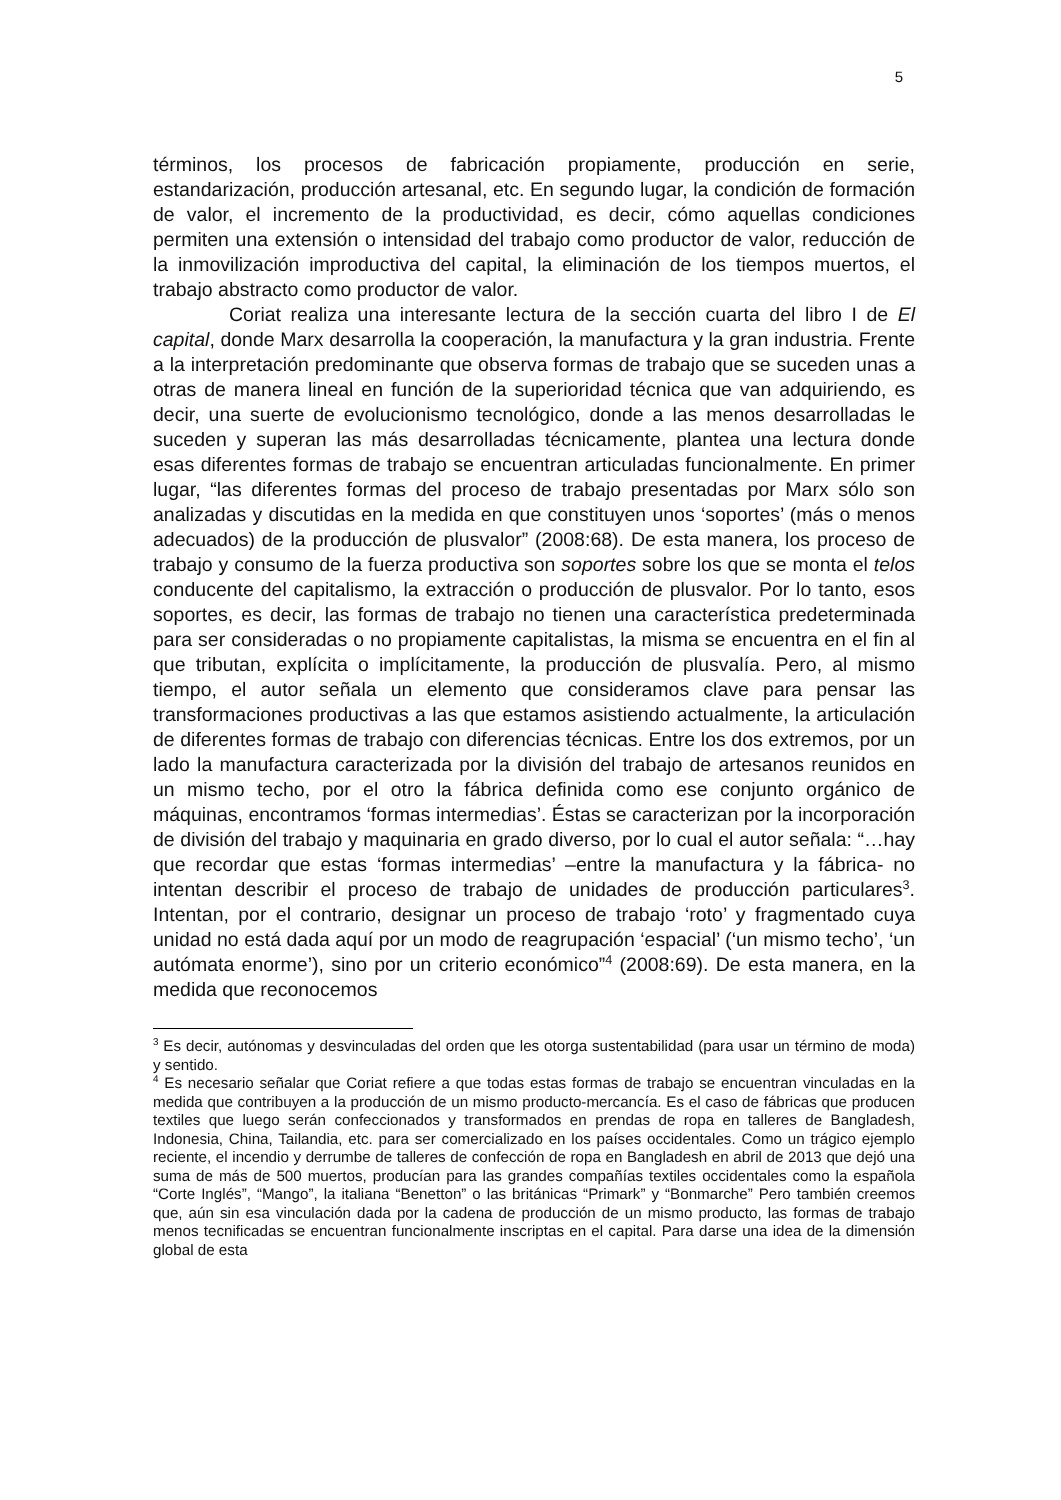5
términos, los procesos de fabricación propiamente, producción en serie, estandarización, producción artesanal, etc. En segundo lugar, la condición de formación de valor, el incremento de la productividad, es decir, cómo aquellas condiciones permiten una extensión o intensidad del trabajo como productor de valor, reducción de la inmovilización improductiva del capital, la eliminación de los tiempos muertos, el trabajo abstracto como productor de valor.
Coriat realiza una interesante lectura de la sección cuarta del libro I de El capital, donde Marx desarrolla la cooperación, la manufactura y la gran industria. Frente a la interpretación predominante que observa formas de trabajo que se suceden unas a otras de manera lineal en función de la superioridad técnica que van adquiriendo, es decir, una suerte de evolucionismo tecnológico, donde a las menos desarrolladas le suceden y superan las más desarrolladas técnicamente, plantea una lectura donde esas diferentes formas de trabajo se encuentran articuladas funcionalmente. En primer lugar, “las diferentes formas del proceso de trabajo presentadas por Marx sólo son analizadas y discutidas en la medida en que constituyen unos ‘soportes’ (más o menos adecuados) de la producción de plusvalor” (2008:68). De esta manera, los proceso de trabajo y consumo de la fuerza productiva son soportes sobre los que se monta el telos conducente del capitalismo, la extracción o producción de plusvalor. Por lo tanto, esos soportes, es decir, las formas de trabajo no tienen una característica predeterminada para ser consideradas o no propiamente capitalistas, la misma se encuentra en el fin al que tributan, explícita o implícitamente, la producción de plusvalía. Pero, al mismo tiempo, el autor señala un elemento que consideramos clave para pensar las transformaciones productivas a las que estamos asistiendo actualmente, la articulación de diferentes formas de trabajo con diferencias técnicas. Entre los dos extremos, por un lado la manufactura caracterizada por la división del trabajo de artesanos reunidos en un mismo techo, por el otro la fábrica definida como ese conjunto orgánico de máquinas, encontramos ‘formas intermedias’. Éstas se caracterizan por la incorporación de división del trabajo y maquinaria en grado diverso, por lo cual el autor señala: “…hay que recordar que estas ‘formas intermedias’ –entre la manufactura y la fábrica- no intentan describir el proceso de trabajo de unidades de producción particulares<sup>3</sup>. Intentan, por el contrario, designar un proceso de trabajo ‘roto’ y fragmentado cuya unidad no está dada aquí por un modo de reagrupación ‘espacial’ (‘un mismo techo’, ‘un autómata enorme’), sino por un criterio económico”<sup>4</sup> (2008:69). De esta manera, en la medida que reconocemos
<sup>3</sup> Es decir, autónomas y desvinculadas del orden que les otorga sustentabilidad (para usar un término de moda) y sentido.
<sup>4</sup> Es necesario señalar que Coriat refiere a que todas estas formas de trabajo se encuentran vinculadas en la medida que contribuyen a la producción de un mismo producto-mercancía. Es el caso de fábricas que producen textiles que luego serán confeccionados y transformados en prendas de ropa en talleres de Bangladesh, Indonesia, China, Tailandia, etc. para ser comercializado en los países occidentales. Como un trágico ejemplo reciente, el incendio y derrumbe de talleres de confección de ropa en Bangladesh en abril de 2013 que dejó una suma de más de 500 muertos, producían para las grandes compañías textiles occidentales como la española “Corte Inglés”, “Mango”, la italiana “Benetton” o las británicas “Primark” y “Bonmarche” Pero también creemos que, aún sin esa vinculación dada por la cadena de producción de un mismo producto, las formas de trabajo menos tecnificadas se encuentran funcionalmente inscriptas en el capital. Para darse una idea de la dimensión global de esta